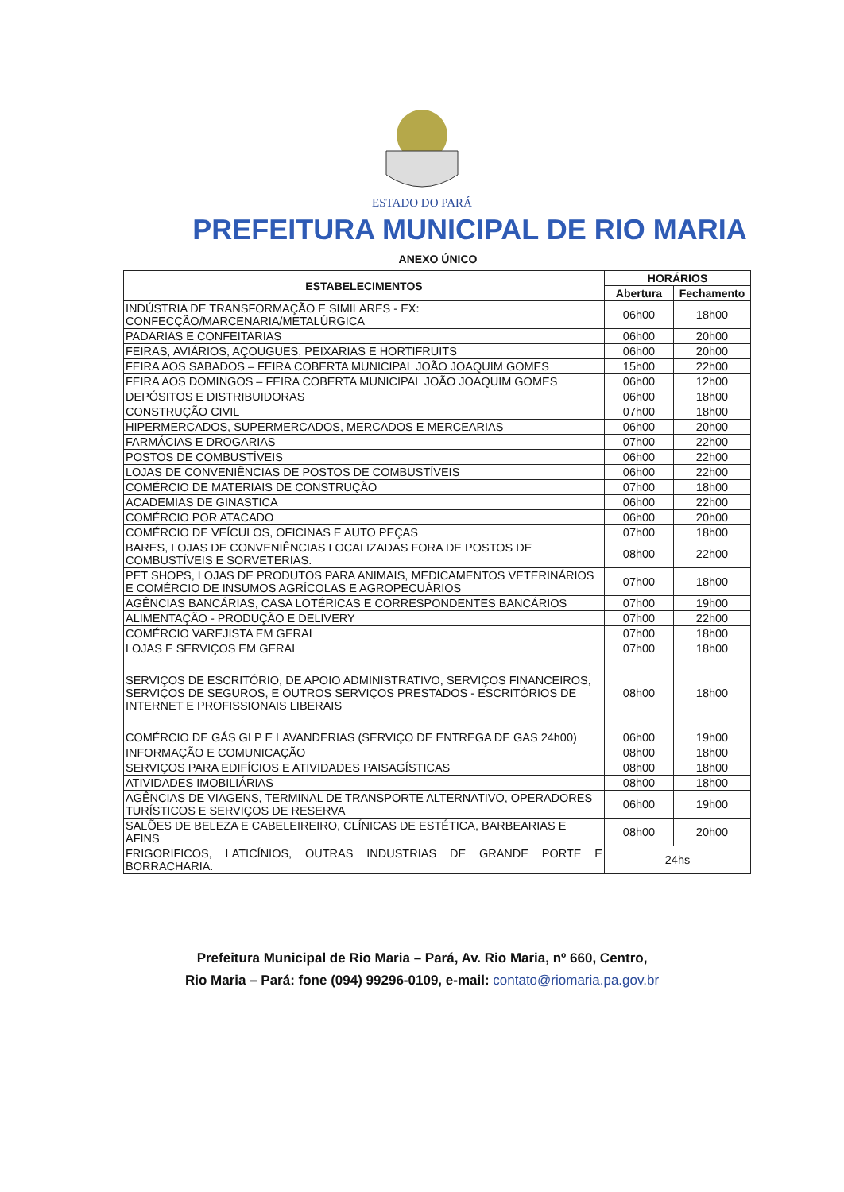ESTADO DO PARÁ
PREFEITURA MUNICIPAL DE RIO MARIA
ANEXO ÚNICO
| ESTABELECIMENTOS | HORÁRIOS | |
| --- | --- | --- |
| | Abertura | Fechamento |
| INDÚSTRIA DE TRANSFORMAÇÃO E SIMILARES - EX: CONFECÇÃO/MARCENARIA/METALÚRGICA | 06h00 | 18h00 |
| PADARIAS E CONFEITARIAS | 06h00 | 20h00 |
| FEIRAS, AVIÁRIOS, AÇOUGUES, PEIXARIAS E HORTIFRUITS | 06h00 | 20h00 |
| FEIRA AOS SABADOS – FEIRA COBERTA MUNICIPAL JOÃO JOAQUIM GOMES | 15h00 | 22h00 |
| FEIRA AOS DOMINGOS – FEIRA COBERTA MUNICIPAL JOÃO JOAQUIM GOMES | 06h00 | 12h00 |
| DEPÓSITOS E DISTRIBUIDORAS | 06h00 | 18h00 |
| CONSTRUÇÃO CIVIL | 07h00 | 18h00 |
| HIPERMERCADOS, SUPERMERCADOS, MERCADOS E MERCEARIAS | 06h00 | 20h00 |
| FARMÁCIAS E DROGARIAS | 07h00 | 22h00 |
| POSTOS DE COMBUSTÍVEIS | 06h00 | 22h00 |
| LOJAS DE CONVENIÊNCIAS DE POSTOS DE COMBUSTÍVEIS | 06h00 | 22h00 |
| COMÉRCIO DE MATERIAIS DE CONSTRUÇÃO | 07h00 | 18h00 |
| ACADEMIAS DE GINASTICA | 06h00 | 22h00 |
| COMÉRCIO POR ATACADO | 06h00 | 20h00 |
| COMÉRCIO DE VEÍCULOS, OFICINAS E AUTO PEÇAS | 07h00 | 18h00 |
| BARES, LOJAS DE CONVENIÊNCIAS LOCALIZADAS FORA DE POSTOS DE COMBUSTÍVEIS E SORVETERIAS. | 08h00 | 22h00 |
| PET SHOPS, LOJAS DE PRODUTOS PARA ANIMAIS, MEDICAMENTOS VETERINÁRIOS E COMÉRCIO DE INSUMOS AGRÍCOLAS E AGROPECUÁRIOS | 07h00 | 18h00 |
| AGÊNCIAS BANCÁRIAS, CASA LOTÉRICAS E CORRESPONDENTES BANCÁRIOS | 07h00 | 19h00 |
| ALIMENTAÇÃO - PRODUÇÃO E DELIVERY | 07h00 | 22h00 |
| COMÉRCIO VAREJISTA EM GERAL | 07h00 | 18h00 |
| LOJAS E SERVIÇOS EM GERAL | 07h00 | 18h00 |
| SERVIÇOS DE ESCRITÓRIO, DE APOIO ADMINISTRATIVO, SERVIÇOS FINANCEIROS, SERVIÇOS DE SEGUROS, E OUTROS SERVIÇOS PRESTADOS - ESCRITÓRIOS DE INTERNET E PROFISSIONAIS LIBERAIS | 08h00 | 18h00 |
| COMÉRCIO DE GÁS GLP E LAVANDERIAS (SERVIÇO DE ENTREGA DE GAS 24h00) | 06h00 | 19h00 |
| INFORMAÇÃO E COMUNICAÇÃO | 08h00 | 18h00 |
| SERVIÇOS PARA EDIFÍCIOS E ATIVIDADES PAISAGÍSTICAS | 08h00 | 18h00 |
| ATIVIDADES IMOBILIÁRIAS | 08h00 | 18h00 |
| AGÊNCIAS DE VIAGENS, TERMINAL DE TRANSPORTE ALTERNATIVO, OPERADORES TURÍSTICOS E SERVIÇOS DE RESERVA | 06h00 | 19h00 |
| SALÕES DE BELEZA E CABELEIREIRO, CLÍNICAS DE ESTÉTICA, BARBEARIAS E AFINS | 08h00 | 20h00 |
| FRIGORIFICOS, LATICÍNIOS, OUTRAS INDUSTRIAS DE GRANDE PORTE E BORRACHARIA. | 24hs | |
Prefeitura Municipal de Rio Maria – Pará, Av. Rio Maria, nº 660, Centro,
Rio Maria – Pará: fone (094) 99296-0109, e-mail: contato@riomaria.pa.gov.br